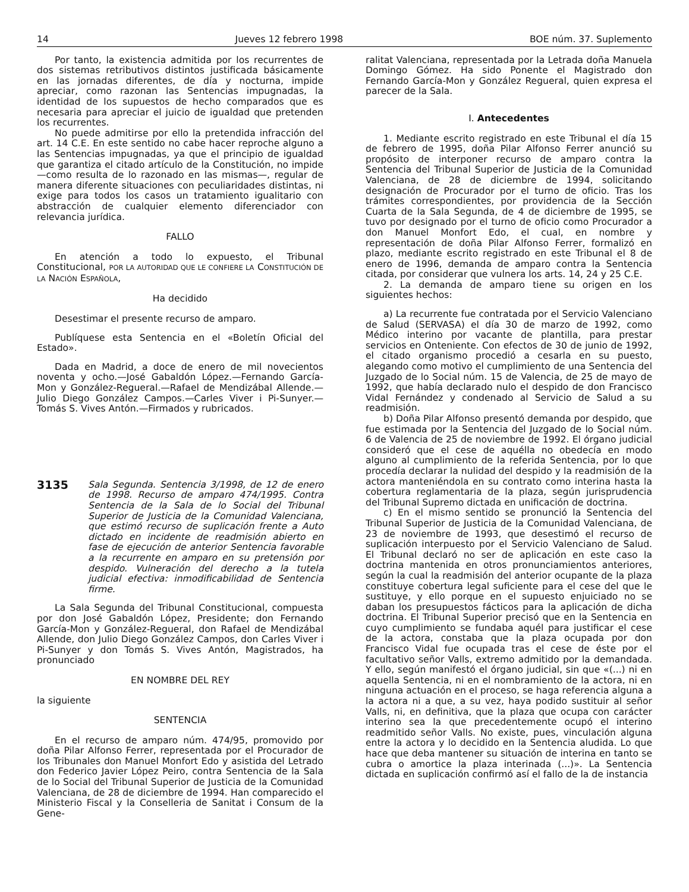14 Jueves 12 febrero 1998 BOE núm. 37. Suplemento
Por tanto, la existencia admitida por los recurrentes de dos sistemas retributivos distintos justificada básicamente en las jornadas diferentes, de día y nocturna, impide apreciar, como razonan las Sentencias impugnadas, la identidad de los supuestos de hecho comparados que es necesaria para apreciar el juicio de igualdad que pretenden los recurrentes.
No puede admitirse por ello la pretendida infracción del art. 14 C.E. En este sentido no cabe hacer reproche alguno a las Sentencias impugnadas, ya que el principio de igualdad que garantiza el citado artículo de la Constitución, no impide —como resulta de lo razonado en las mismas—, regular de manera diferente situaciones con peculiaridades distintas, ni exige para todos los casos un tratamiento igualitario con abstracción de cualquier elemento diferenciador con relevancia jurídica.
FALLO
En atención a todo lo expuesto, el Tribunal Constitucional, POR LA AUTORIDAD QUE LE CONFIERE LA CONSTITUCIÓN DE LA NACIÓN ESPAÑOLA,
Ha decidido
Desestimar el presente recurso de amparo.
Publíquese esta Sentencia en el «Boletín Oficial del Estado».
Dada en Madrid, a doce de enero de mil novecientos noventa y ocho.—José Gabaldón López.—Fernando García-Mon y González-Regueral.—Rafael de Mendizábal Allende.—Julio Diego González Campos.—Carles Viver i Pi-Sunyer.—Tomás S. Vives Antón.—Firmados y rubricados.
3135 Sala Segunda. Sentencia 3/1998, de 12 de enero de 1998. Recurso de amparo 474/1995. Contra Sentencia de la Sala de lo Social del Tribunal Superior de Justicia de la Comunidad Valenciana, que estimó recurso de suplicación frente a Auto dictado en incidente de readmisión abierto en fase de ejecución de anterior Sentencia favorable a la recurrente en amparo en su pretensión por despido. Vulneración del derecho a la tutela judicial efectiva: inmodificabilidad de Sentencia firme.
La Sala Segunda del Tribunal Constitucional, compuesta por don José Gabaldón López, Presidente; don Fernando García-Mon y González-Regueral, don Rafael de Mendizábal Allende, don Julio Diego González Campos, don Carles Viver i Pi-Sunyer y don Tomás S. Vives Antón, Magistrados, ha pronunciado
EN NOMBRE DEL REY
la siguiente
SENTENCIA
En el recurso de amparo núm. 474/95, promovido por doña Pilar Alfonso Ferrer, representada por el Procurador de los Tribunales don Manuel Monfort Edo y asistida del Letrado don Federico Javier López Peiro, contra Sentencia de la Sala de lo Social del Tribunal Superior de Justicia de la Comunidad Valenciana, de 28 de diciembre de 1994. Han comparecido el Ministerio Fiscal y la Conselleria de Sanitat i Consum de la Gene-
ralitat Valenciana, representada por la Letrada doña Manuela Domingo Gómez. Ha sido Ponente el Magistrado don Fernando García-Mon y González Regueral, quien expresa el parecer de la Sala.
I. Antecedentes
1. Mediante escrito registrado en este Tribunal el día 15 de febrero de 1995, doña Pilar Alfonso Ferrer anunció su propósito de interponer recurso de amparo contra la Sentencia del Tribunal Superior de Justicia de la Comunidad Valenciana, de 28 de diciembre de 1994, solicitando designación de Procurador por el turno de oficio. Tras los trámites correspondientes, por providencia de la Sección Cuarta de la Sala Segunda, de 4 de diciembre de 1995, se tuvo por designado por el turno de oficio como Procurador a don Manuel Monfort Edo, el cual, en nombre y representación de doña Pilar Alfonso Ferrer, formalizó en plazo, mediante escrito registrado en este Tribunal el 8 de enero de 1996, demanda de amparo contra la Sentencia citada, por considerar que vulnera los arts. 14, 24 y 25 C.E.
2. La demanda de amparo tiene su origen en los siguientes hechos:
a) La recurrente fue contratada por el Servicio Valenciano de Salud (SERVASA) el día 30 de marzo de 1992, como Médico interino por vacante de plantilla, para prestar servicios en Onteniente. Con efectos de 30 de junio de 1992, el citado organismo procedió a cesarla en su puesto, alegando como motivo el cumplimiento de una Sentencia del Juzgado de lo Social núm. 15 de Valencia, de 25 de mayo de 1992, que había declarado nulo el despido de don Francisco Vidal Fernández y condenado al Servicio de Salud a su readmisión.
b) Doña Pilar Alfonso presentó demanda por despido, que fue estimada por la Sentencia del Juzgado de lo Social núm. 6 de Valencia de 25 de noviembre de 1992. El órgano judicial consideró que el cese de aquélla no obedecía en modo alguno al cumplimiento de la referida Sentencia, por lo que procedía declarar la nulidad del despido y la readmisión de la actora manteniéndola en su contrato como interina hasta la cobertura reglamentaria de la plaza, según jurisprudencia del Tribunal Supremo dictada en unificación de doctrina.
c) En el mismo sentido se pronunció la Sentencia del Tribunal Superior de Justicia de la Comunidad Valenciana, de 23 de noviembre de 1993, que desestimó el recurso de suplicación interpuesto por el Servicio Valenciano de Salud. El Tribunal declaró no ser de aplicación en este caso la doctrina mantenida en otros pronunciamientos anteriores, según la cual la readmisión del anterior ocupante de la plaza constituye cobertura legal suficiente para el cese del que le sustituye, y ello porque en el supuesto enjuiciado no se daban los presupuestos fácticos para la aplicación de dicha doctrina. El Tribunal Superior precisó que en la Sentencia en cuyo cumplimiento se fundaba aquél para justificar el cese de la actora, constaba que la plaza ocupada por don Francisco Vidal fue ocupada tras el cese de éste por el facultativo señor Valls, extremo admitido por la demandada. Y ello, según manifestó el órgano judicial, sin que «(...) ni en aquella Sentencia, ni en el nombramiento de la actora, ni en ninguna actuación en el proceso, se haga referencia alguna a la actora ni a que, a su vez, haya podido sustituir al señor Valls, ni, en definitiva, que la plaza que ocupa con carácter interino sea la que precedentemente ocupó el interino readmitido señor Valls. No existe, pues, vinculación alguna entre la actora y lo decidido en la Sentencia aludida. Lo que hace que deba mantener su situación de interina en tanto se cubra o amortice la plaza interinada (...)». La Sentencia dictada en suplicación confirmó así el fallo de la de instancia